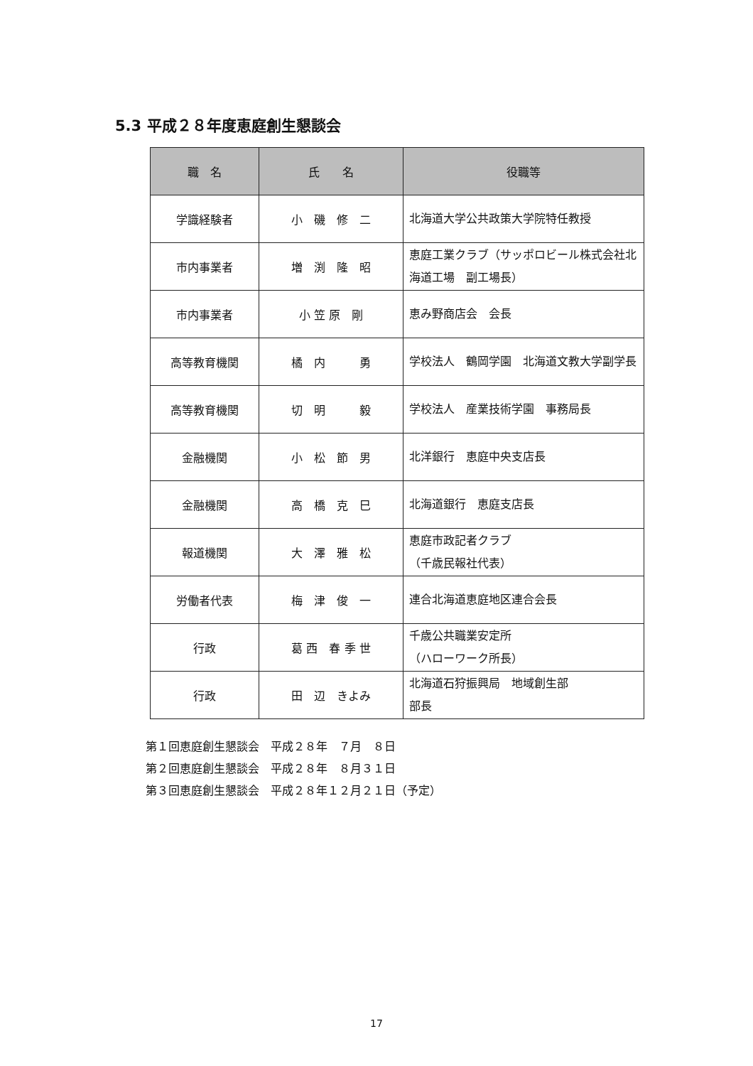5.3 平成２８年度恵庭創生懇談会
| 職 名 | 氏 名 | 役職等 |
| --- | --- | --- |
| 学識経験者 | 小 磯 修 二 | 北海道大学公共政策大学院特任教授 |
| 市内事業者 | 増 渕 隆 昭 | 恵庭工業クラブ（サッポロビール株式会社北海道工場 副工場長） |
| 市内事業者 | 小 笠 原 剛 | 恵み野商店会 会長 |
| 高等教育機関 | 橘 内 勇 | 学校法人 鶴岡学園 北海道文教大学副学長 |
| 高等教育機関 | 切 明 毅 | 学校法人 産業技術学園 事務局長 |
| 金融機関 | 小 松 節 男 | 北洋銀行 恵庭中央支店長 |
| 金融機関 | 高 橋 克 巳 | 北海道銀行 恵庭支店長 |
| 報道機関 | 大 澤 雅 松 | 恵庭市政記者クラブ （千歳民報社代表） |
| 労働者代表 | 梅 津 俊 一 | 連合北海道恵庭地区連合会長 |
| 行政 | 葛 西 春 季 世 | 千歳公共職業安定所 （ハローワーク所長） |
| 行政 | 田 辺 きよみ | 北海道石狩振興局 地域創生部 部長 |
第１回恵庭創生懇談会　平成２８年　７月　８日
第２回恵庭創生懇談会　平成２８年　８月３１日
第３回恵庭創生懇談会　平成２８年１２月２１日（予定）
17